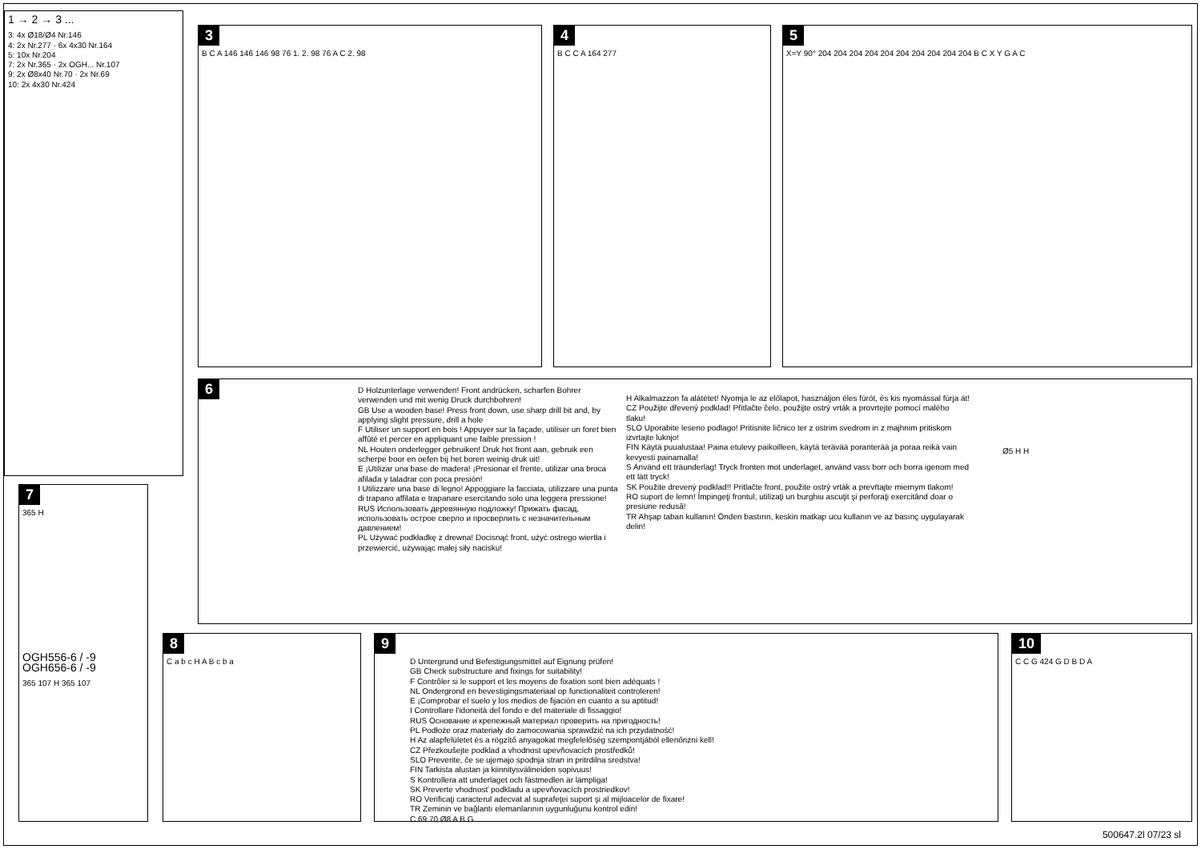1 → 2 → 3 ...
3: 4x Ø18/Ø4 Nr.146
4: 2x Nr.277 · 6x 4x30 Nr.164
5: 10x Nr.204
7: 2x Nr.365 · 2x OGH... Nr.107
9: 2x Ø8x40 Nr.70 · 2x Nr.69
10: 2x 4x30 Nr.424
3
B C A 146 146 146 98 76 1. 2. 98 76 A C 2. 98
4
B C C A 164 277
5
X=Y 90° 204 204 204 204 204 204 204 204 204 204 B C X Y G A C
6
D Holzunterlage verwenden! Front andrücken, scharfen Bohrer verwenden und mit wenig Druck durchbohren!
GB Use a wooden base! Press front down, use sharp drill bit and, by applying slight pressure, drill a hole
F Utiliser un support en bois ! Appuyer sur la façade, utiliser un foret bien affûté et percer en appliquant une faible pression !
NL Houten onderlegger gebruiken! Druk het front aan, gebruik een scherpe boor en oefen bij het boren weinig druk uit!
E ¡Utilizar una base de madera! ¡Presionar el frente, utilizar una broca afilada y taladrar con poca presión!
I Utilizzare una base di legno! Appoggiare la facciata, utilizzare una punta di trapano affilata e trapanare esercitando solo una leggera pressione!
RUS Использовать деревянную подложку! Прижать фасад, использовать острое сверло и просверлить с незначительным давлением!
PL Używać podkładkę z drewna! Docisnąć front, użyć ostrego wiertła i przewiercić, używając małej siły nacisku!
H Alkalmazzon fa alátétet! Nyomja le az előlapot, használjon éles fúrót, és kis nyomással fúrja át!
CZ Použijte dřevený podklad! Přitlačte čelo, použijte ostrý vrták a provrtejte pomocí malého tlaku!
SLO Uporabite leseno podlago! Pritisnite ličnico ter z ostrim svedrom in z majhnim pritiskom izvrtajte luknjo!
FIN Käytä puualustaa! Paina etulevy paikoilleen, käytä terävää poranterää ja poraa reikä vain kevyesti painamalla!
S Använd ett träunderlag! Tryck fronten mot underlaget, använd vass borr och borra igenom med ett lätt tryck!
SK Použite drevený podklad!! Pritlačte front, použite ostrý vrták a prevŕtajte miernym tlakom!
RO suport de lemn! Împingeţi frontul, utilizaţi un burghiu ascuţit şi perforaţi exercitând doar o presiune redusă!
TR Ahşap taban kullanın! Önden bastırın, keskin matkap ucu kullanın ve az basınç uygulayarak delin!
Ø5 H H
7
365 H
OGH556-6 / -9
OGH656-6 / -9
365 107 H 365 107
8
C a b c H A B c b a
9
D Untergrund und Befestigungsmittel auf Eignung prüfen!
GB Check substructure and fixings for suitability!
F Contrôler si le support et les moyens de fixation sont bien adéquats !
NL Ondergrond en bevestigingsmateriaal op functionaliteit controleren!
E ¡Comprobar el suelo y los medios de fijación en cuanto a su aptitud!
I Controllare l'idoneità del fondo e del materiale di fissaggio!
RUS Основание и крепежный материал проверить на пригодность!
PL Podłoże oraz materiały do zamocowania sprawdzić na ich przydatność!
H Az alapfelületet és a rögzítő anyagokat megfelelőség szempontjából ellenőrizni kell!
CZ Přezkoušejte podklad a vhodnost upevňovacích prostředků!
SLO Preverite, če se ujemajo spodnja stran in pritrdilna sredstva!
FIN Tarkista alustan ja kiinnitysvälineiden sopivuus!
S Kontrollera att underlaget och fästmedlen är lämpliga!
SK Preverte vhodnosť podkladu a upevňovacích prostriedkov!
RO Verificaţi caracterul adecvat al suprafeţei suport şi al mijloacelor de fixare!
TR Zeminin ve bağlantı elemanlarının uygunluğunu kontrol edin!
C 69 70 Ø8 A B G
10
C C G 424 G D B D A
500647.2l 07/23 sl